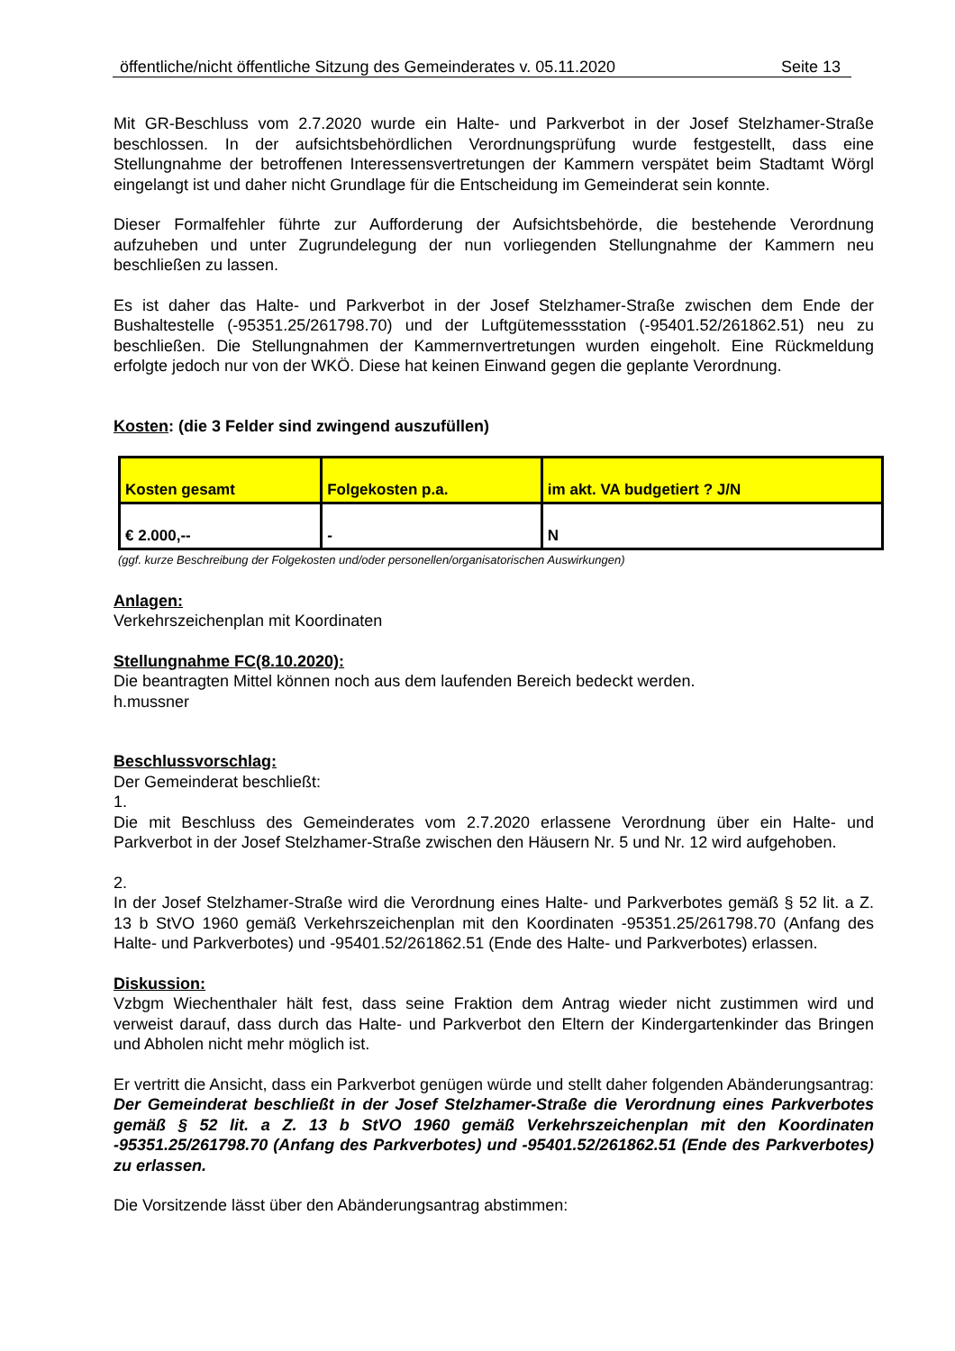öffentliche/nicht öffentliche Sitzung des Gemeinderates v. 05.11.2020 Seite 13
Mit GR-Beschluss vom 2.7.2020 wurde ein Halte- und Parkverbot in der Josef Stelzhamer-Straße beschlossen. In der aufsichtsbehördlichen Verordnungsprüfung wurde festgestellt, dass eine Stellungnahme der betroffenen Interessensvertretungen der Kammern verspätet beim Stadtamt Wörgl eingelangt ist und daher nicht Grundlage für die Entscheidung im Gemeinderat sein konnte.
Dieser Formalfehler führte zur Aufforderung der Aufsichtsbehörde, die bestehende Verordnung aufzuheben und unter Zugrundelegung der nun vorliegenden Stellungnahme der Kammern neu beschließen zu lassen.
Es ist daher das Halte- und Parkverbot in der Josef Stelzhamer-Straße zwischen dem Ende der Bushaltestelle (-95351.25/261798.70) und der Luftgütemessstation (-95401.52/261862.51) neu zu beschließen. Die Stellungnahmen der Kammernvertretungen wurden eingeholt. Eine Rückmeldung erfolgte jedoch nur von der WKÖ. Diese hat keinen Einwand gegen die geplante Verordnung.
Kosten: (die 3 Felder sind zwingend auszufüllen)
| Kosten gesamt | Folgekosten p.a. | im akt. VA budgetiert ? J/N |
| € 2.000,-- | - | N |
(ggf. kurze Beschreibung der Folgekosten und/oder personellen/organisatorischen Auswirkungen)
Anlagen:
Verkehrszeichenplan mit Koordinaten
Stellungnahme FC(8.10.2020):
Die beantragten Mittel können noch aus dem laufenden Bereich bedeckt werden.
h.mussner
Beschlussvorschlag:
Der Gemeinderat beschließt:
1.
Die mit Beschluss des Gemeinderates vom 2.7.2020 erlassene Verordnung über ein Halte- und Parkverbot in der Josef Stelzhamer-Straße zwischen den Häusern Nr. 5 und Nr. 12 wird aufgehoben.
2.
In der Josef Stelzhamer-Straße wird die Verordnung eines Halte- und Parkverbotes gemäß § 52 lit. a Z. 13 b StVO 1960 gemäß Verkehrszeichenplan mit den Koordinaten -95351.25/261798.70 (Anfang des Halte- und Parkverbotes) und -95401.52/261862.51 (Ende des Halte- und Parkverbotes) erlassen.
Diskussion:
Vzbgm Wiechenthaler hält fest, dass seine Fraktion dem Antrag wieder nicht zustimmen wird und verweist darauf, dass durch das Halte- und Parkverbot den Eltern der Kindergartenkinder das Bringen und Abholen nicht mehr möglich ist.
Er vertritt die Ansicht, dass ein Parkverbot genügen würde und stellt daher folgenden Abänderungsantrag: Der Gemeinderat beschließt in der Josef Stelzhamer-Straße die Verordnung eines Parkverbotes gemäß § 52 lit. a Z. 13 b StVO 1960 gemäß Verkehrszeichenplan mit den Koordinaten -95351.25/261798.70 (Anfang des Parkverbotes) und -95401.52/261862.51 (Ende des Parkverbotes) zu erlassen.
Die Vorsitzende lässt über den Abänderungsantrag abstimmen: